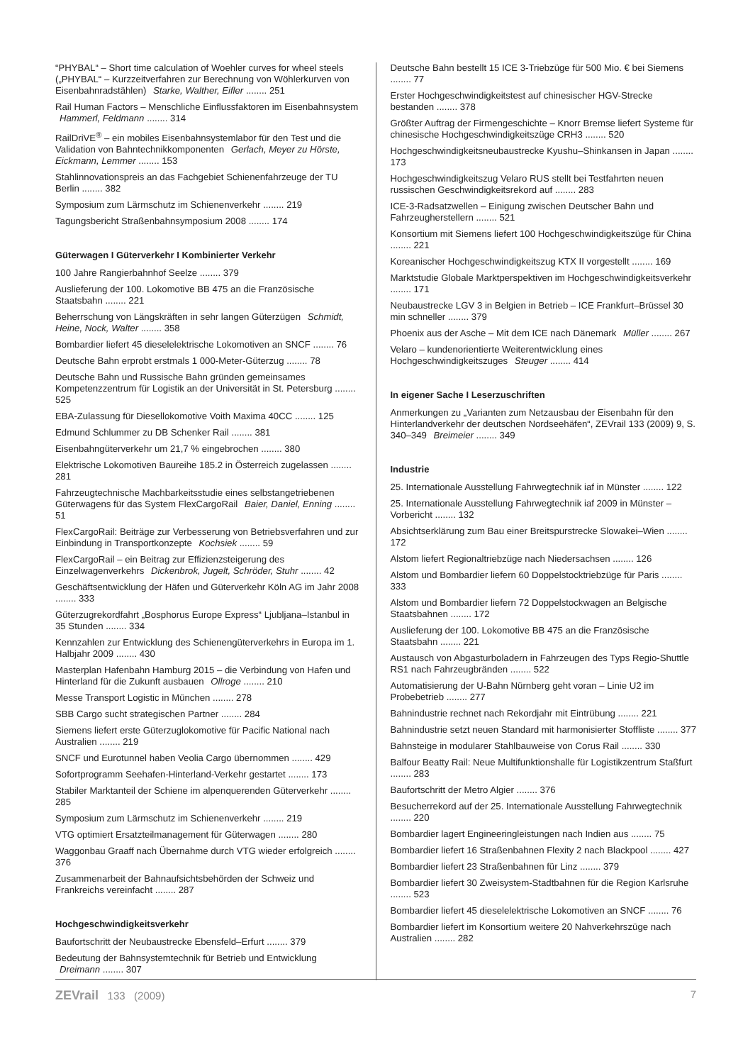“PHYBAL“ – Short time calculation of Woehler curves for wheel steels („PHYBAL“ – Kurzzeitverfahren zur Berechnung von Wöhlerkurven von Eisenbahnradstählen) Starke, Walther, Eifler ........ 251
Rail Human Factors – Menschliche Einflussfaktoren im Eisenbahnsystem Hammerl, Feldmann ........ 314
RailDriVE<sup>®</sup> – ein mobiles Eisenbahnsystemlabor für den Test und die Validation von Bahntechnikkomponenten Gerlach, Meyer zu Hörste, Eickmann, Lemmer ........ 153
Stahlinnovationspreis an das Fachgebiet Schienenfahrzeuge der TU Berlin ........ 382
Symposium zum Lärmschutz im Schienenverkehr ........ 219
Tagungsbericht Straßenbahnsymposium 2008 ........ 174
Güterwagen I Güterverkehr I Kombinierter Verkehr
100 Jahre Rangierbahnhof Seelze ........ 379
Auslieferung der 100. Lokomotive BB 475 an die Französische Staatsbahn ........ 221
Beherrschung von Längskräften in sehr langen Güterzügen Schmidt, Heine, Nock, Walter ........ 358
Bombardier liefert 45 dieselelektrische Lokomotiven an SNCF ........ 76
Deutsche Bahn erprobt erstmals 1 000-Meter-Güterzug ........ 78
Deutsche Bahn und Russische Bahn gründen gemeinsames Kompetenzzentrum für Logistik an der Universität in St. Petersburg ........ 525
EBA-Zulassung für Diesellokomotive Voith Maxima 40CC ........ 125
Edmund Schlummer zu DB Schenker Rail ........ 381
Eisenbahngüterverkehr um 21,7 % eingebrochen ........ 380
Elektrische Lokomotiven Baureihe 185.2 in Österreich zugelassen ........ 281
Fahrzeugtechnische Machbarkeitsstudie eines selbstangetriebenen Güterwagens für das System FlexCargoRail Baier, Daniel, Enning ........ 51
FlexCargoRail: Beiträge zur Verbesserung von Betriebsverfahren und zur Einbindung in Transportkonzepte Kochsiek ........ 59
FlexCargoRail – ein Beitrag zur Effizienzsteigerung des Einzelwagenverkehrs Dickenbrok, Jugelt, Schröder, Stuhr ........ 42
Geschäftsentwicklung der Häfen und Güterverkehr Köln AG im Jahr 2008 ........ 333
Güterzugrekordfahrt „Bosphorus Europe Express“ Ljubljana–Istanbul in 35 Stunden ........ 334
Kennzahlen zur Entwicklung des Schienengüterverkehrs in Europa im 1. Halbjahr 2009 ........ 430
Masterplan Hafenbahn Hamburg 2015 – die Verbindung von Hafen und Hinterland für die Zukunft ausbauen Ollroge ........ 210
Messe Transport Logistic in München ........ 278
SBB Cargo sucht strategischen Partner ........ 284
Siemens liefert erste Güterzuglokomotive für Pacific National nach Australien ........ 219
SNCF und Eurotunnel haben Veolia Cargo übernommen ........ 429
Sofortprogramm Seehafen-Hinterland-Verkehr gestartet ........ 173
Stabiler Marktanteil der Schiene im alpenquerenden Güterverkehr ........ 285
Symposium zum Lärmschutz im Schienenverkehr ........ 219
VTG optimiert Ersatzteilmanagement für Güterwagen ........ 280
Waggonbau Graaff nach Übernahme durch VTG wieder erfolgreich ........ 376
Zusammenarbeit der Bahnaufsichtsbehörden der Schweiz und Frankreichs vereinfacht ........ 287
Hochgeschwindigkeitsverkehr
Baufortschritt der Neubaustrecke Ebensfeld–Erfurt ........ 379
Bedeutung der Bahnsystemtechnik für Betrieb und Entwicklung Dreimann ........ 307
Deutsche Bahn bestellt 15 ICE 3-Triebzüge für 500 Mio. € bei Siemens ........ 77
Erster Hochgeschwindigkeitstest auf chinesischer HGV-Strecke bestanden ........ 378
Größter Auftrag der Firmengeschichte – Knorr Bremse liefert Systeme für chinesische Hochgeschwindigkeitszüge CRH3 ........ 520
Hochgeschwindigkeitsneubaustrecke Kyushu–Shinkansen in Japan ........ 173
Hochgeschwindigkeitszug Velaro RUS stellt bei Testfahrten neuen russischen Geschwindigkeitsrekord auf ........ 283
ICE-3-Radsatzwellen – Einigung zwischen Deutscher Bahn und Fahrzeugherstellern ........ 521
Konsortium mit Siemens liefert 100 Hochgeschwindigkeitszüge für China ........ 221
Koreanischer Hochgeschwindigkeitszug KTX II vorgestellt ........ 169
Marktstudie Globale Marktperspektiven im Hochgeschwindigkeitsverkehr ........ 171
Neubaustrecke LGV 3 in Belgien in Betrieb – ICE Frankfurt–Brüssel 30 min schneller ........ 379
Phoenix aus der Asche – Mit dem ICE nach Dänemark Müller ........ 267
Velaro – kundenorientierte Weiterentwicklung eines Hochgeschwindigkeitszuges Steuger ........ 414
In eigener Sache I Leserzuschriften
Anmerkungen zu „Varianten zum Netzausbau der Eisenbahn für den Hinterlandverkehr der deutschen Nordseehäfen“, ZEVrail 133 (2009) 9, S. 340–349 Breimeier ........ 349
Industrie
25. Internationale Ausstellung Fahrwegtechnik iaf in Münster ........ 122
25. Internationale Ausstellung Fahrwegtechnik iaf 2009 in Münster – Vorbericht ........ 132
Absichtserklärung zum Bau einer Breitspurstrecke Slowakei–Wien ........ 172
Alstom liefert Regionaltriebzüge nach Niedersachsen ........ 126
Alstom und Bombardier liefern 60 Doppelstocktriebzüge für Paris ........ 333
Alstom und Bombardier liefern 72 Doppelstockwagen an Belgische Staatsbahnen ........ 172
Auslieferung der 100. Lokomotive BB 475 an die Französische Staatsbahn ........ 221
Austausch von Abgasturboladern in Fahrzeugen des Typs Regio-Shuttle RS1 nach Fahrzeugbränden ........ 522
Automatisierung der U-Bahn Nürnberg geht voran – Linie U2 im Probebetrieb ........ 277
Bahnindustrie rechnet nach Rekordjahr mit Eintrübung ........ 221
Bahnindustrie setzt neuen Standard mit harmonisierter Stoffliste ........ 377
Bahnsteige in modularer Stahlbauweise von Corus Rail ........ 330
Balfour Beatty Rail: Neue Multifunktionshalle für Logistikzentrum Staßfurt ........ 283
Baufortschritt der Metro Algier ........ 376
Besucherrekord auf der 25. Internationale Ausstellung Fahrwegtechnik ........ 220
Bombardier lagert Engineeringleistungen nach Indien aus ........ 75
Bombardier liefert 16 Straßenbahnen Flexity 2 nach Blackpool ........ 427
Bombardier liefert 23 Straßenbahnen für Linz ........ 379
Bombardier liefert 30 Zweisystem-Stadtbahnen für die Region Karlsruhe ........ 523
Bombardier liefert 45 dieselelektrische Lokomotiven an SNCF ........ 76
Bombardier liefert im Konsortium weitere 20 Nahverkehrszüge nach Australien ........ 282
ZEVrail 133 (2009) 7